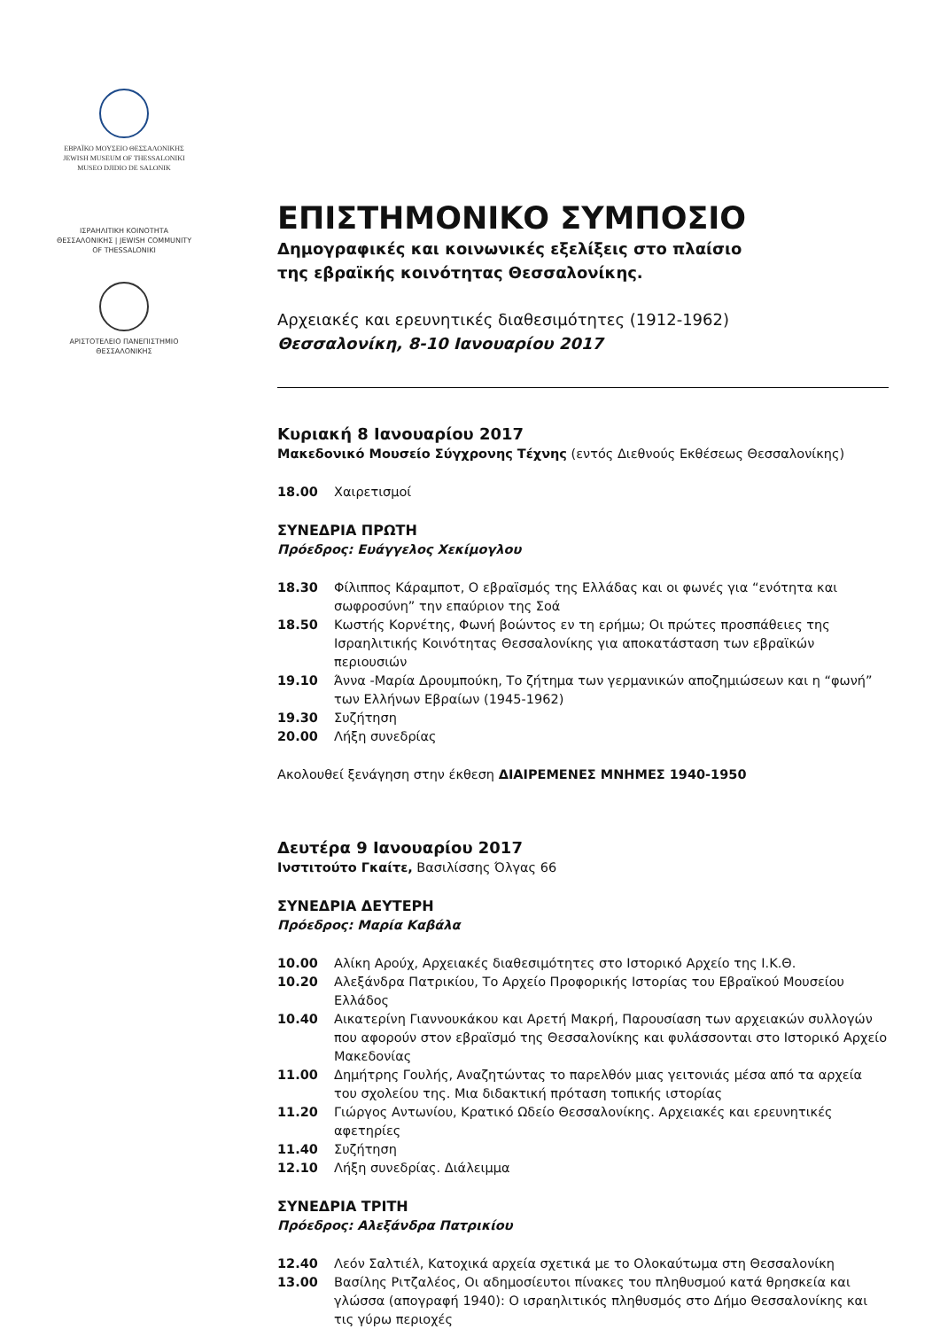ΕΒΡΑΪΚΟ ΜΟΥΣΕΙΟ ΘΕΣΣΑΛΟΝΙΚΗΣ
JEWISH MUSEUM OF THESSALONIKI
MUSEO DJIDIO DE SALONIK
ΙΣΡΑΗΛΙΤΙΚΗ ΚΟΙΝΟΤΗΤΑ ΘΕΣΣΑΛΟΝΙΚΗΣ | JEWISH COMMUNITY OF THESSALONIKI
ΑΡΙΣΤΟΤΕΛΕΙΟ ΠΑΝΕΠΙΣΤΗΜΙΟ ΘΕΣΣΑΛΟΝΙΚΗΣ
ΕΠΙΣΤΗΜΟΝΙΚΟ ΣΥΜΠΟΣΙΟ
Δημογραφικές και κοινωνικές εξελίξεις στο πλαίσιο
της εβραϊκής κοινότητας Θεσσαλονίκης.
Αρχειακές και ερευνητικές διαθεσιμότητες (1912-1962)
Θεσσαλονίκη, 8-10 Ιανουαρίου 2017
Κυριακή 8 Ιανουαρίου 2017
Μακεδονικό Μουσείο Σύγχρονης Τέχνης (εντός Διεθνούς Εκθέσεως Θεσσαλονίκης)
18.00 Χαιρετισμοί
ΣΥΝΕΔΡΙΑ ΠΡΩΤΗ
Πρόεδρος: Ευάγγελος Χεκίμογλου
18.30 Φίλιππος Κάραμποτ, Ο εβραϊσμός της Ελλάδας και οι φωνές για “ενότητα και σωφροσύνη” την επαύριον της Σοά
18.50 Κωστής Κορνέτης, Φωνή βοώντος εν τη ερήμω; Οι πρώτες προσπάθειες της Ισραηλιτικής Κοινότητας Θεσσαλονίκης για αποκατάσταση των εβραϊκών περιουσιών
19.10 Άννα -Μαρία Δρουμπούκη, Το ζήτημα των γερμανικών αποζημιώσεων και η “φωνή” των Ελλήνων Εβραίων (1945-1962)
19.30 Συζήτηση
20.00 Λήξη συνεδρίας
Ακολουθεί ξενάγηση στην έκθεση ΔΙΑΙΡΕΜΕΝΕΣ ΜΝΗΜΕΣ 1940-1950
Δευτέρα 9 Ιανουαρίου 2017
Ινστιτούτο Γκαίτε, Βασιλίσσης Όλγας 66
ΣΥΝΕΔΡΙΑ ΔΕΥΤΕΡΗ
Πρόεδρος: Μαρία Καβάλα
10.00 Αλίκη Αρούχ, Αρχειακές διαθεσιμότητες στο Ιστορικό Αρχείο της Ι.Κ.Θ.
10.20 Αλεξάνδρα Πατρικίου, Το Αρχείο Προφορικής Ιστορίας του Εβραϊκού Μουσείου Ελλάδος
10.40 Αικατερίνη Γιαννουκάκου και Αρετή Μακρή, Παρουσίαση των αρχειακών συλλογών που αφορούν στον εβραϊσμό της Θεσσαλονίκης και φυλάσσονται στο Ιστορικό Αρχείο Μακεδονίας
11.00 Δημήτρης Γουλής, Αναζητώντας το παρελθόν μιας γειτονιάς μέσα από τα αρχεία του σχολείου της. Μια διδακτική πρόταση τοπικής ιστορίας
11.20 Γιώργος Αντωνίου, Κρατικό Ωδείο Θεσσαλονίκης. Αρχειακές και ερευνητικές αφετηρίες
11.40 Συζήτηση
12.10 Λήξη συνεδρίας. Διάλειμμα
ΣΥΝΕΔΡΙΑ ΤΡΙΤΗ
Πρόεδρος: Αλεξάνδρα Πατρικίου
12.40 Λεόν Σαλτιέλ, Κατοχικά αρχεία σχετικά με το Ολοκαύτωμα στη Θεσσαλονίκη
13.00 Βασίλης Ριτζαλέος, Οι αδημοσίευτοι πίνακες του πληθυσμού κατά θρησκεία και γλώσσα (απογραφή 1940): Ο ισραηλιτικός πληθυσμός στο Δήμο Θεσσαλονίκης και τις γύρω περιοχές